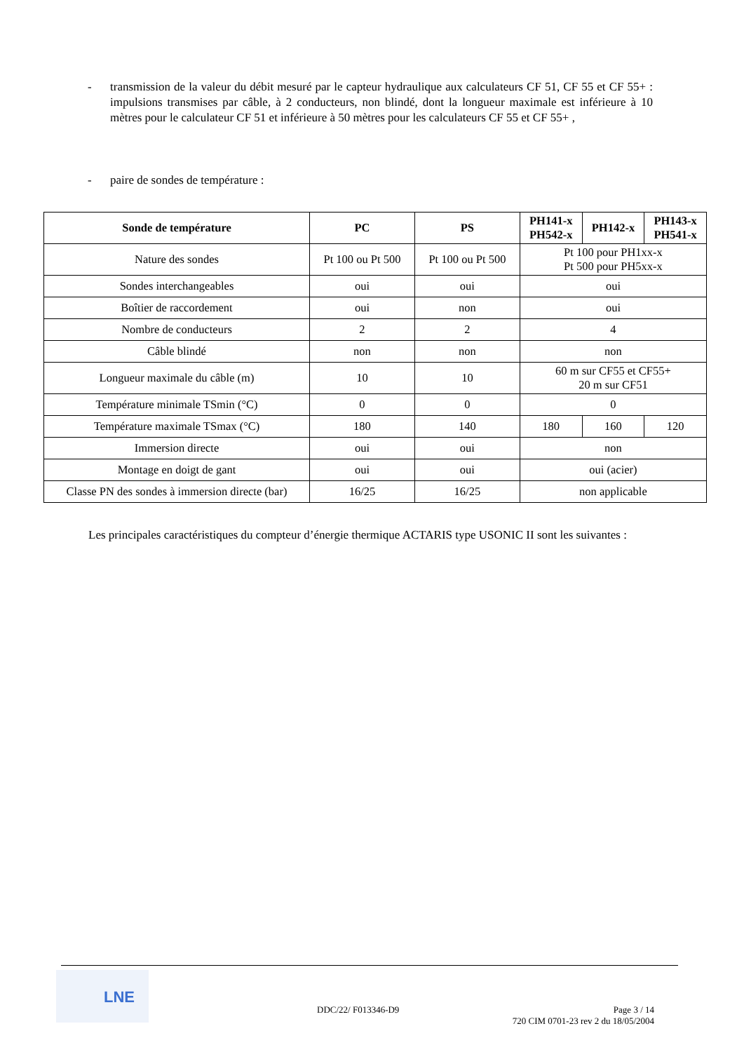- transmission de la valeur du débit mesuré par le capteur hydraulique aux calculateurs CF 51, CF 55 et CF 55+ : impulsions transmises par câble, à 2 conducteurs, non blindé, dont la longueur maximale est inférieure à 10 mètres pour le calculateur CF 51 et inférieure à 50 mètres pour les calculateurs CF 55 et CF 55+ ,
- paire de sondes de température :
| Sonde de température | PC | PS | PH141-x PH542-x | PH142-x | PH143-x PH541-x |
| --- | --- | --- | --- | --- | --- |
| Nature des sondes | Pt 100 ou Pt 500 | Pt 100 ou Pt 500 | Pt 100 pour PH1xx-x Pt 500 pour PH5xx-x | | |
| Sondes interchangeables | oui | oui | oui | | |
| Boîtier de raccordement | oui | non | oui | | |
| Nombre de conducteurs | 2 | 2 | 4 | | |
| Câble blindé | non | non | non | | |
| Longueur maximale du câble (m) | 10 | 10 | 60 m sur CF55 et CF55+ 20 m sur CF51 | | |
| Température minimale TSmin (°C) | 0 | 0 | 0 | | |
| Température maximale TSmax (°C) | 180 | 140 | 180 | 160 | 120 |
| Immersion directe | oui | oui | non | | |
| Montage en doigt de gant | oui | oui | oui (acier) | | |
| Classe PN des sondes à immersion directe (bar) | 16/25 | 16/25 | non applicable | | |
Les principales caractéristiques du compteur d’énergie thermique ACTARIS type USONIC II sont les suivantes :
LNE
DDC/22/ F013346-D9
Page 3 / 14
720 CIM 0701-23 rev 2 du 18/05/2004